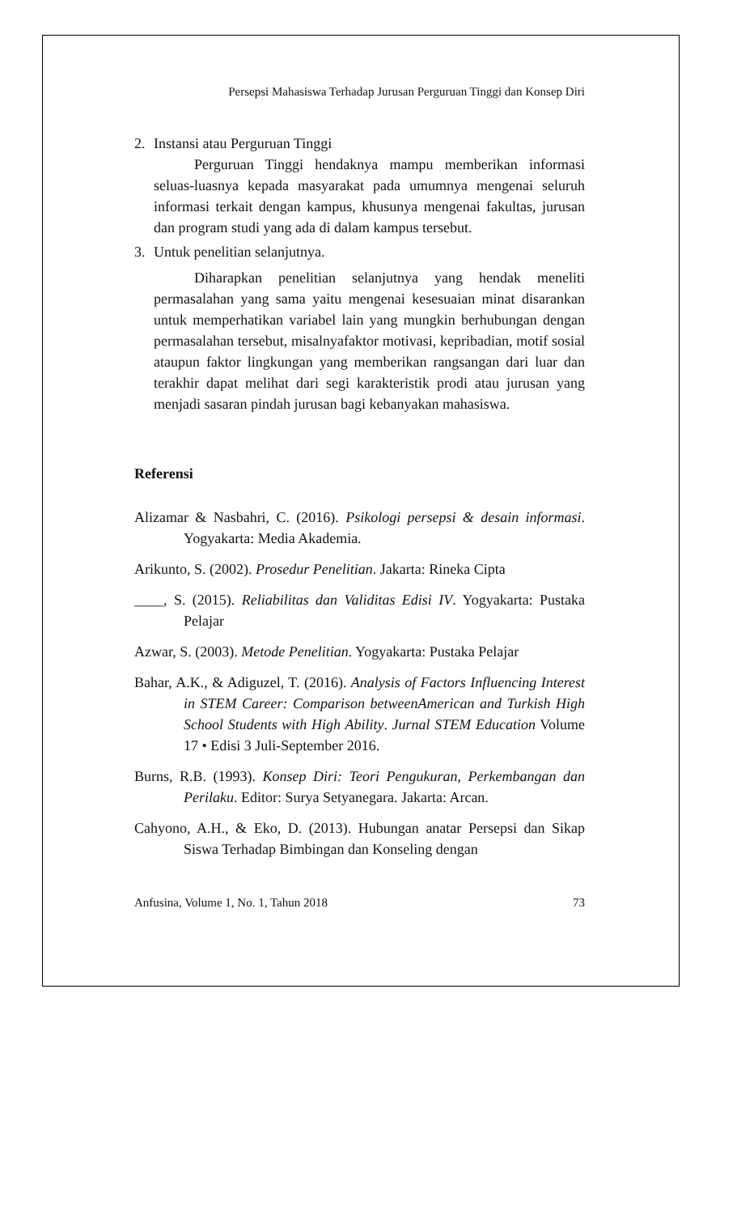Persepsi Mahasiswa Terhadap Jurusan Perguruan Tinggi dan Konsep Diri
2. Instansi atau Perguruan Tinggi
Perguruan Tinggi hendaknya mampu memberikan informasi seluas-luasnya kepada masyarakat pada umumnya mengenai seluruh informasi terkait dengan kampus, khusunya mengenai fakultas, jurusan dan program studi yang ada di dalam kampus tersebut.
3. Untuk penelitian selanjutnya.
Diharapkan penelitian selanjutnya yang hendak meneliti permasalahan yang sama yaitu mengenai kesesuaian minat disarankan untuk memperhatikan variabel lain yang mungkin berhubungan dengan permasalahan tersebut, misalnyafaktor motivasi, kepribadian, motif sosial ataupun faktor lingkungan yang memberikan rangsangan dari luar dan terakhir dapat melihat dari segi karakteristik prodi atau jurusan yang menjadi sasaran pindah jurusan bagi kebanyakan mahasiswa.
Referensi
Alizamar & Nasbahri, C. (2016). Psikologi persepsi & desain informasi. Yogyakarta: Media Akademia.
Arikunto, S. (2002). Prosedur Penelitian. Jakarta: Rineka Cipta
____, S. (2015). Reliabilitas dan Validitas Edisi IV. Yogyakarta: Pustaka Pelajar
Azwar, S. (2003). Metode Penelitian. Yogyakarta: Pustaka Pelajar
Bahar, A.K., & Adiguzel, T. (2016). Analysis of Factors Influencing Interest in STEM Career: Comparison betweenAmerican and Turkish High School Students with High Ability. Jurnal STEM Education Volume 17 • Edisi 3 Juli-September 2016.
Burns, R.B. (1993). Konsep Diri: Teori Pengukuran, Perkembangan dan Perilaku. Editor: Surya Setyanegara. Jakarta: Arcan.
Cahyono, A.H., & Eko, D. (2013). Hubungan anatar Persepsi dan Sikap Siswa Terhadap Bimbingan dan Konseling dengan
Anfusina, Volume 1, No. 1, Tahun 2018 73